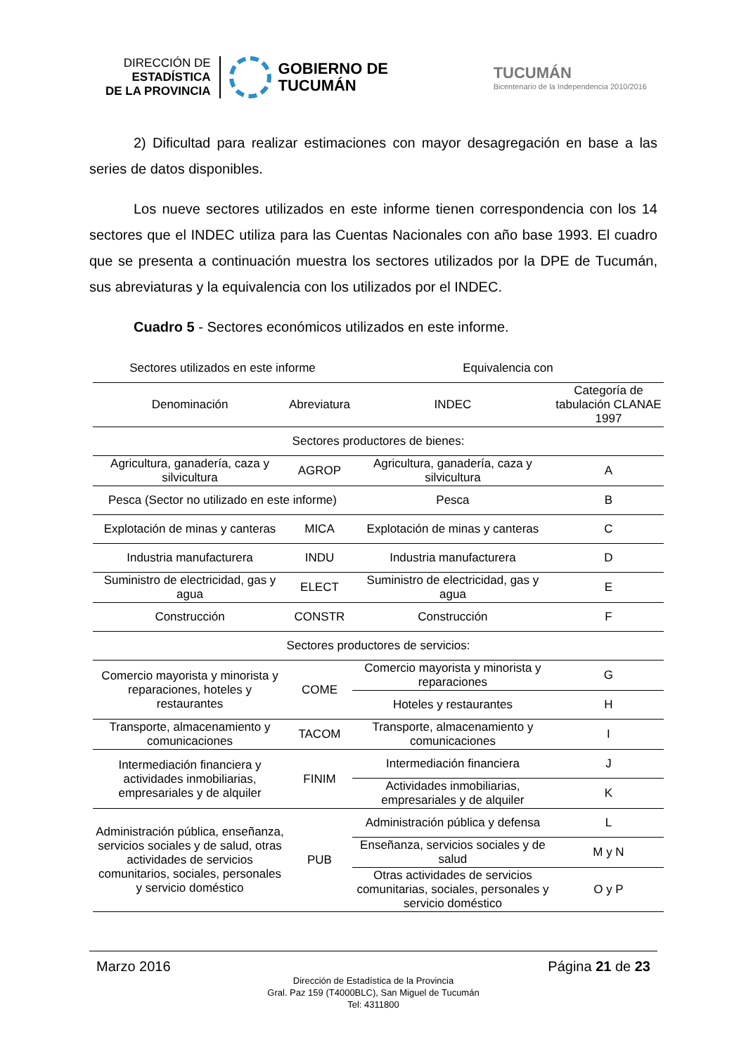DIRECCIÓN DE
ESTADÍSTICA
DE LA PROVINCIA
GOBIERNO DE
TUCUMÁN
TUCUMÁN
Bicentenario de la Independencia 2010/2016
2) Dificultad para realizar estimaciones con mayor desagregación en base a las series de datos disponibles.
Los nueve sectores utilizados en este informe tienen correspondencia con los 14 sectores que el INDEC utiliza para las Cuentas Nacionales con año base 1993. El cuadro que se presenta a continuación muestra los sectores utilizados por la DPE de Tucumán, sus abreviaturas y la equivalencia con los utilizados por el INDEC.
Cuadro 5 - Sectores económicos utilizados en este informe.
| Sectores utilizados en este informe | | Equivalencia con | |
| --- | --- | --- | --- |
| Denominación | Abreviatura | INDEC | Categoría de tabulación CLANAE 1997 |
| Sectores productores de bienes: | | | |
| Agricultura, ganadería, caza y silvicultura | AGROP | Agricultura, ganadería, caza y silvicultura | A |
| Pesca (Sector no utilizado en este informe) | | Pesca | B |
| Explotación de minas y canteras | MICA | Explotación de minas y canteras | C |
| Industria manufacturera | INDU | Industria manufacturera | D |
| Suministro de electricidad, gas y agua | ELECT | Suministro de electricidad, gas y agua | E |
| Construcción | CONSTR | Construcción | F |
| Sectores productores de servicios: | | | |
| Comercio mayorista y minorista y reparaciones, hoteles y restaurantes | COME | Comercio mayorista y minorista y reparaciones | G |
| | | Hoteles y restaurantes | H |
| Transporte, almacenamiento y comunicaciones | TACOM | Transporte, almacenamiento y comunicaciones | I |
| Intermediación financiera y actividades inmobiliarias, empresariales y de alquiler | FINIM | Intermediación financiera | J |
| | | Actividades inmobiliarias, empresariales y de alquiler | K |
| Administración pública, enseñanza, servicios sociales y de salud, otras actividades de servicios comunitarios, sociales, personales y servicio doméstico | PUB | Administración pública y defensa | L |
| | | Enseñanza, servicios sociales y de salud | M y N |
| | | Otras actividades de servicios comunitarias, sociales, personales y servicio doméstico | O y P |
Marzo 2016 Página 21 de 23
Dirección de Estadística de la Provincia
Gral. Paz 159 (T4000BLC), San Miguel de Tucumán
Tel: 4311800